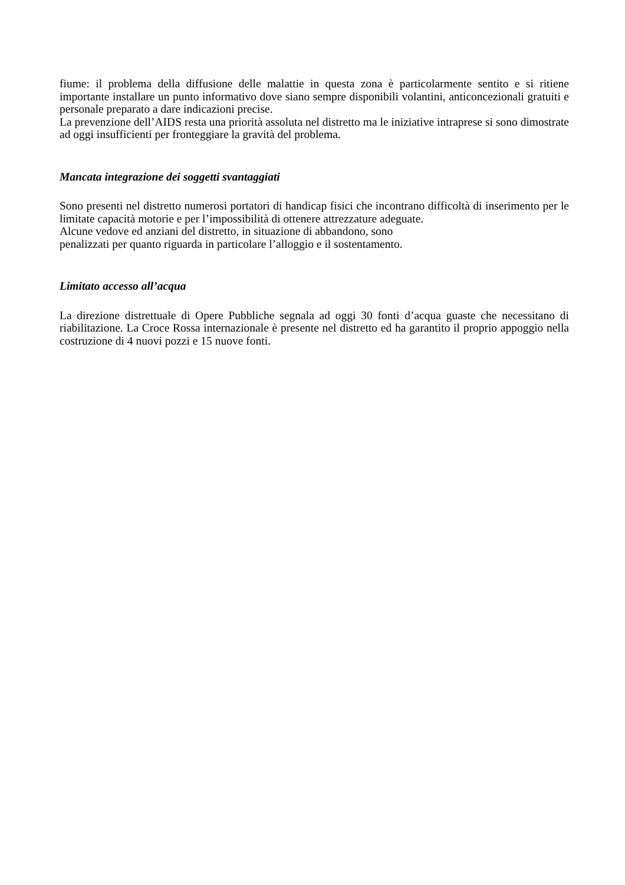fiume: il problema della diffusione delle malattie in questa zona è particolarmente sentito e si ritiene importante installare un punto informativo dove siano sempre disponibili volantini, anticoncezionali gratuiti e personale preparato a dare indicazioni precise.
La prevenzione dell’AIDS resta una priorità assoluta nel distretto ma le iniziative intraprese si sono dimostrate ad oggi insufficienti per fronteggiare la gravità del problema.
Mancata integrazione dei soggetti svantaggiati
Sono presenti nel distretto numerosi portatori di handicap fisici che incontrano difficoltà di inserimento per le limitate capacità motorie e per l’impossibilità di ottenere attrezzature adeguate.
Alcune vedove ed anziani del distretto, in situazione di abbandono, sono
penalizzati per quanto riguarda in particolare l’alloggio e il sostentamento.
Limitato accesso all’acqua
La direzione distrettuale di Opere Pubbliche segnala ad oggi 30 fonti d’acqua guaste che necessitano di riabilitazione. La Croce Rossa internazionale è presente nel distretto ed ha garantito il proprio appoggio nella costruzione di 4 nuovi pozzi e 15 nuove fonti.